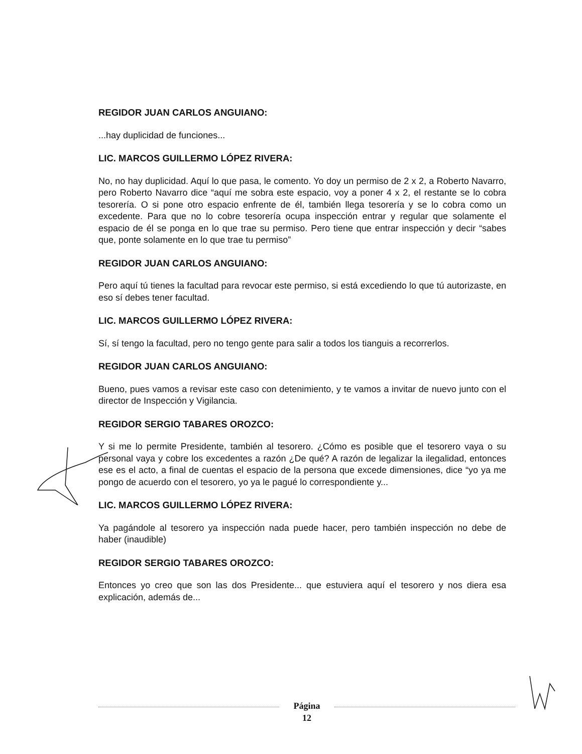REGIDOR JUAN CARLOS ANGUIANO:
...hay duplicidad de funciones...
LIC. MARCOS GUILLERMO LÓPEZ RIVERA:
No, no hay duplicidad. Aquí lo que pasa, le comento. Yo doy un permiso de 2 x 2, a Roberto Navarro, pero Roberto Navarro dice “aquí me sobra este espacio, voy a poner 4 x 2, el restante se lo cobra tesorería. O si pone otro espacio enfrente de él, también llega tesorería y se lo cobra como un excedente. Para que no lo cobre tesorería ocupa inspección entrar y regular que solamente el espacio de él se ponga en lo que trae su permiso. Pero tiene que entrar inspección y decir “sabes que, ponte solamente en lo que trae tu permiso”
REGIDOR JUAN CARLOS ANGUIANO:
Pero aquí tú tienes la facultad para revocar este permiso, si está excediendo lo que tú autorizaste, en eso sí debes tener facultad.
LIC. MARCOS GUILLERMO LÓPEZ RIVERA:
Sí, sí tengo la facultad, pero no tengo gente para salir a todos los tianguis a recorrerlos.
REGIDOR JUAN CARLOS ANGUIANO:
Bueno, pues vamos a revisar este caso con detenimiento, y te vamos a invitar de nuevo junto con el director de Inspección y Vigilancia.
REGIDOR SERGIO TABARES OROZCO:
Y si me lo permite Presidente, también al tesorero. ¿Cómo es posible que el tesorero vaya o su personal vaya y cobre los excedentes a razón ¿De qué? A razón de legalizar la ilegalidad, entonces ese es el acto, a final de cuentas el espacio de la persona que excede dimensiones, dice “yo ya me pongo de acuerdo con el tesorero, yo ya le pagué lo correspondiente y...
LIC. MARCOS GUILLERMO LÓPEZ RIVERA:
Ya pagándole al tesorero ya inspección nada puede hacer, pero también inspección no debe de haber (inaudible)
REGIDOR SERGIO TABARES OROZCO:
Entonces yo creo que son las dos Presidente... que estuviera aquí el tesorero y nos diera esa explicación, además de...
Página
12